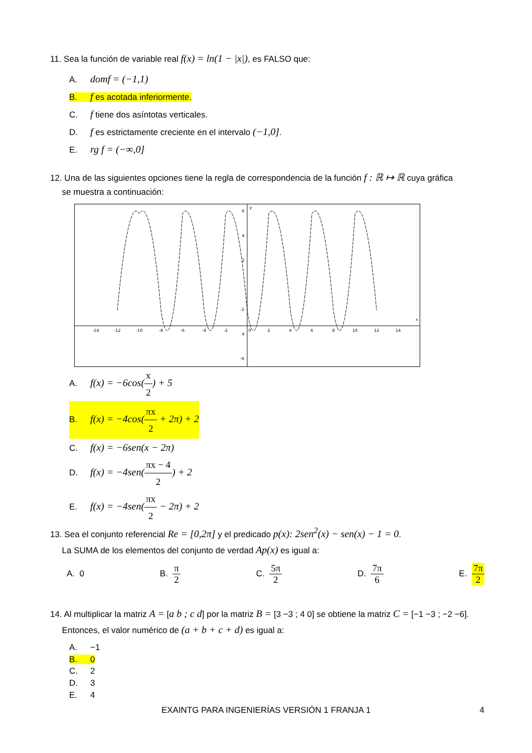11. Sea la función de variable real f(x) = ln(1 − |x|), es FALSO que:
A. domf = (−1,1)
B. f es acotada inferiormente.
C. f tiene dos asíntotas verticales.
D. f es estrictamente creciente en el intervalo (−1,0].
E. rg f = (−∞,0]
12. Una de las siguientes opciones tiene la regla de correspondencia de la función f : ℝ ↦ ℝ cuya gráfica
se muestra a continuación:
-14
-12
-10
-8
-6
-4
-2
0
2
4
6
8
10
12
14
6
4
2
-2
4
-6
x
y
A. f(x) = −6cos(x 2) + 5
B. f(x) = −4cos(πx 2 + 2π) + 2
C. f(x) = −6sen(x − 2π)
D. f(x) = −4sen(πx − 4 2) + 2
E. f(x) = −4sen(πx 2 − 2π) + 2
13. Sea el conjunto referencial Re = [0,2π] y el predicado p(x): 2sen<sup>2</sup>(x) − sen(x) − 1 = 0.
La SUMA de los elementos del conjunto de verdad Ap(x) es igual a:
A. 0 B. π 2 C. 5π 2 D. 7π 6 E. 7π 2
14. Al multiplicar la matriz A = [a b ; c d] por la matriz B = [3 −3 ; 4 0] se obtiene la matriz C = [−1 −3 ; −2 −6].
Entonces, el valor numérico de (a + b + c + d) es igual a:
A. −1
B. 0
C. 2
D. 3
E. 4
EXAINTG PARA INGENIERÍAS VERSIÓN 1 FRANJA 1 4